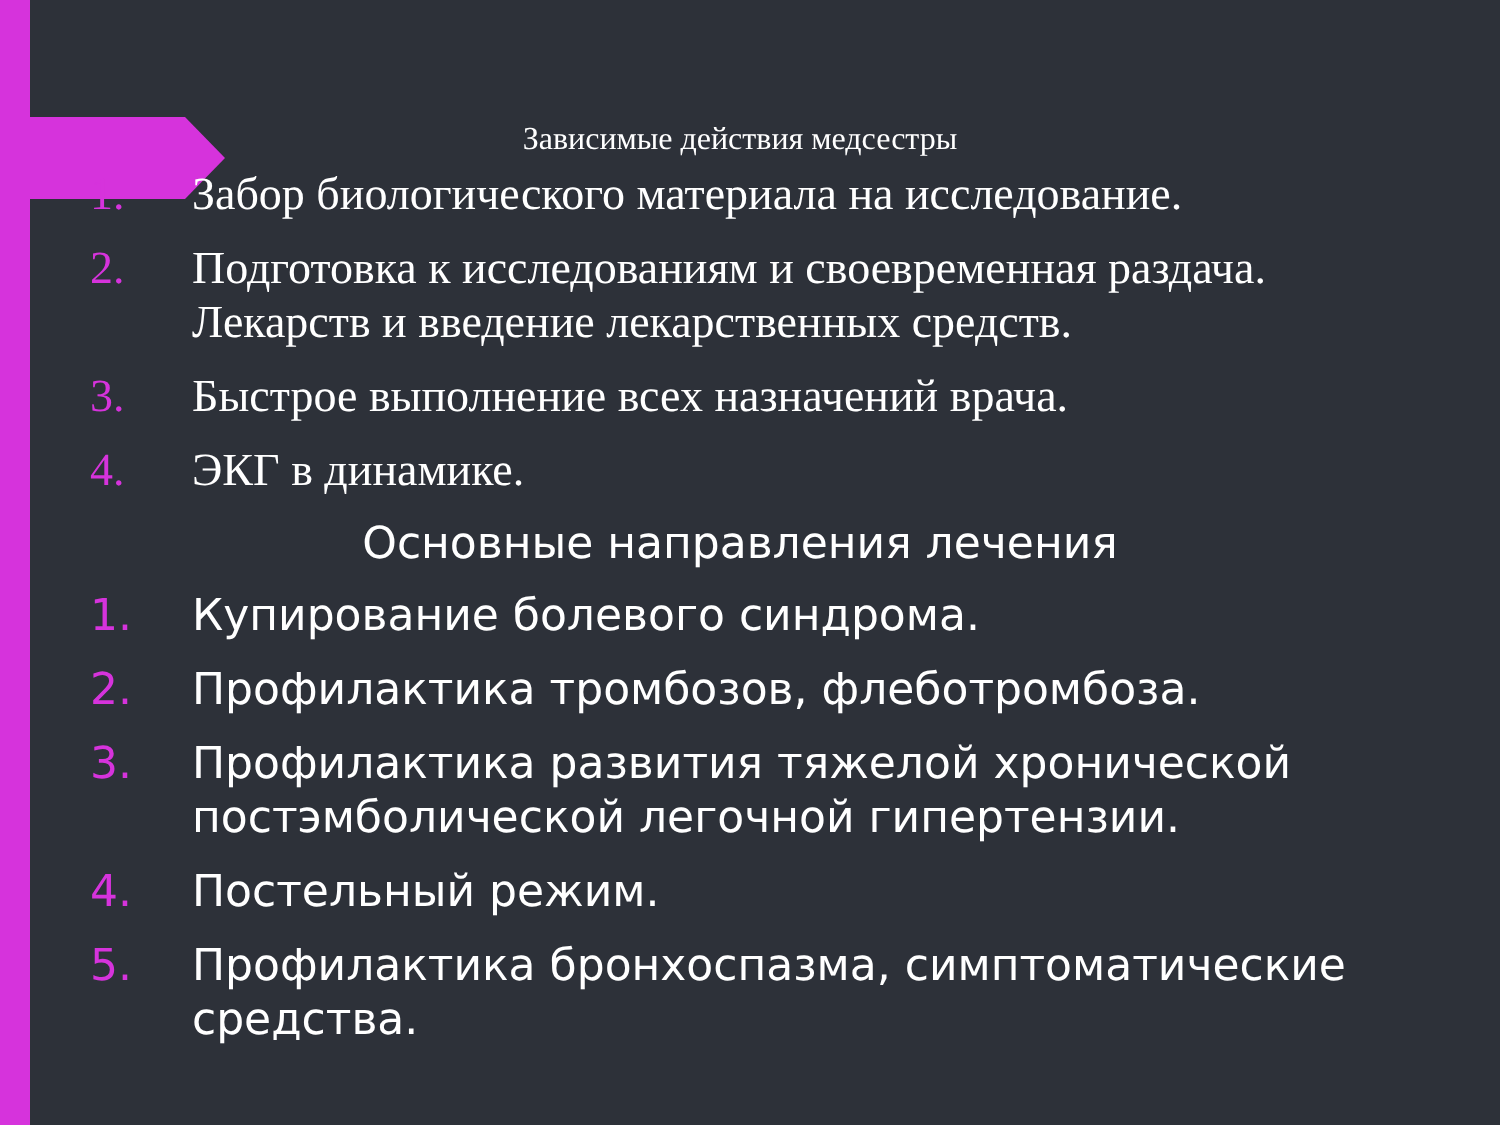Зависимые действия медсестры
1. Забор биологического материала на исследование.
2. Подготовка к исследованиям и своевременная раздача. Лекарств и введение лекарственных средств.
3. Быстрое выполнение всех назначений врача.
4. ЭКГ в динамике.
Основные направления лечения
1. Купирование болевого синдрома.
2. Профилактика тромбозов, флеботромбоза.
3. Профилактика развития тяжелой хронической постэмболической легочной гипертензии.
4. Постельный режим.
5. Профилактика бронхоспазма, симптоматические средства.